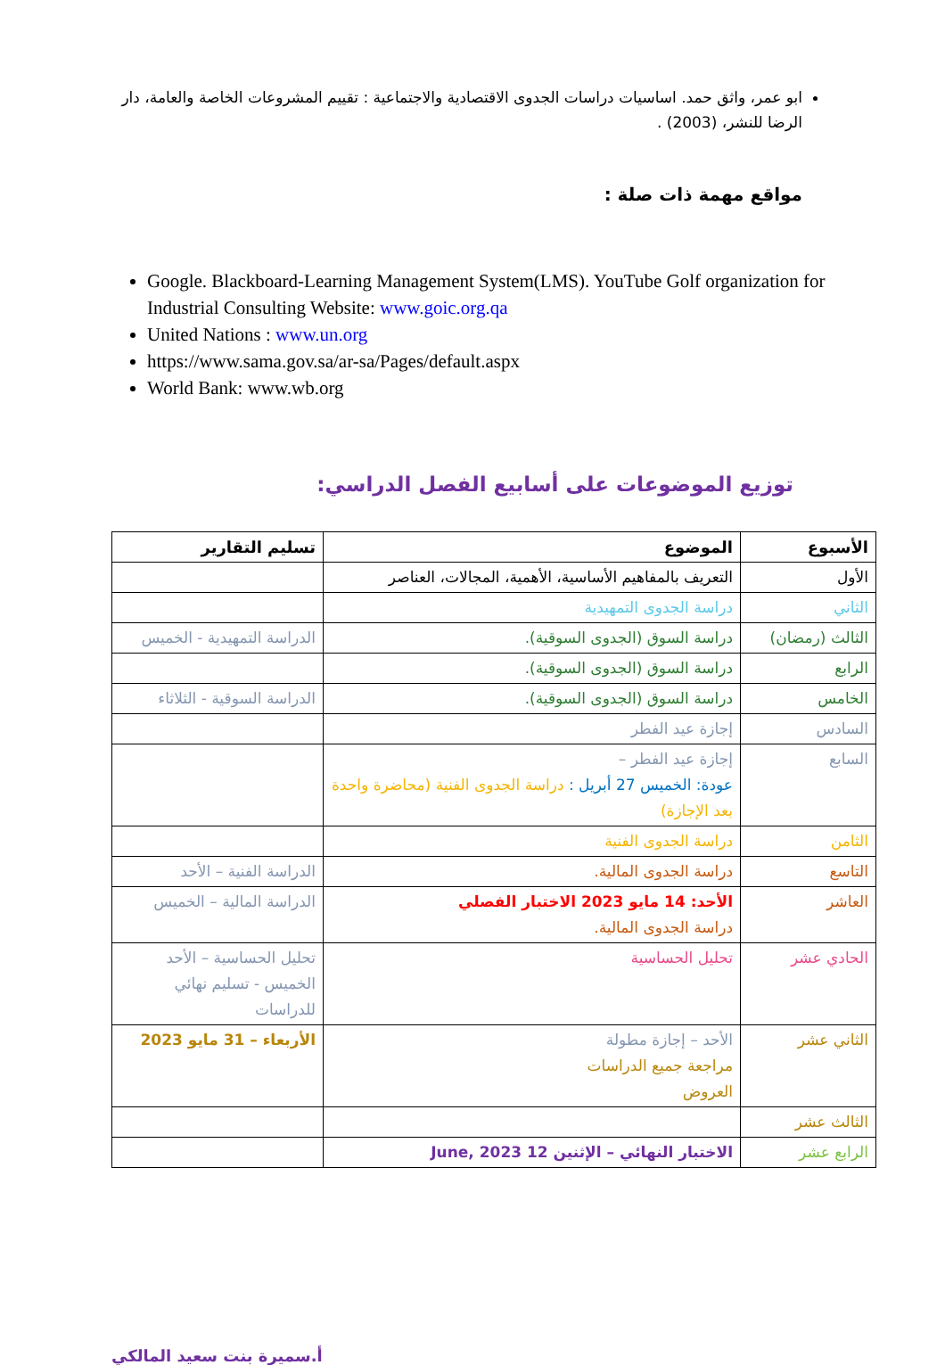ابو عمر، واثق حمد. اساسيات دراسات الجدوى الاقتصادية والاجتماعية : تقييم المشروعات الخاصة والعامة، دار الرضا للنشر، (2003) .
مواقع مهمة ذات صلة :
Google. Blackboard-Learning Management System(LMS). YouTube Golf organization for Industrial Consulting Website: www.goic.org.qa
United Nations : www.un.org
https://www.sama.gov.sa/ar-sa/Pages/default.aspx
World Bank: www.wb.org
توزيع الموضوعات على أسابيع الفصل الدراسي:
| الأسبوع | الموضوع | تسليم التقارير |
| --- | --- | --- |
| الأول | التعريف بالمفاهيم الأساسية، الأهمية، المجالات، العناصر | |
| الثاني | دراسة الجدوى التمهيدية | |
| الثالث (رمضان) | دراسة السوق (الجدوى السوقية). | الدراسة التمهيدية - الخميس |
| الرابع | دراسة السوق (الجدوى السوقية). | |
| الخامس | دراسة السوق (الجدوى السوقية). | الدراسة السوقية - الثلاثاء |
| السادس | إجازة عيد الفطر | |
| السابع | إجازة عيد الفطر – عودة: الخميس 27 أبريل : دراسة الجدوى الفنية (محاضرة واحدة بعد الإجازة) | |
| الثامن | دراسة الجدوى الفنية | |
| التاسع | دراسة الجدوى المالية. | الدراسة الفنية – الأحد |
| العاشر | الأحد: 14 مايو 2023 الاختبار الفصلي دراسة الجدوى المالية. | الدراسة المالية – الخميس |
| الحادي عشر | تحليل الحساسية | تحليل الحساسية – الأحد الخميس - تسليم نهائي للدراسات |
| الثاني عشر | الأحد – إجازة مطولة مراجعة جميع الدراسات العروض | الأربعاء – 31 مايو 2023 |
| الثالث عشر | | |
| الرابع عشر | الاختبار النهائي – الإثنين 12 June, 2023 | |
أ.سميرة بنت سعيد المالكي